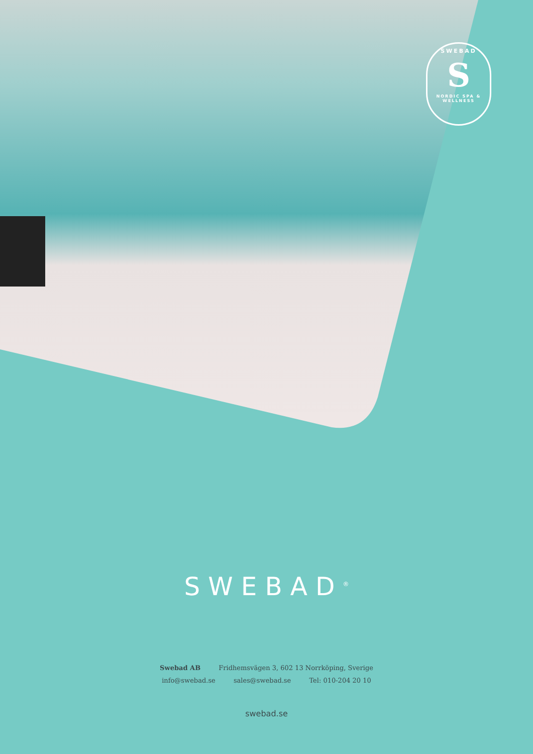SWEBAD
S
NORDIC SPA & WELLNESS
SWEBAD<sup>®</sup>
Swebad AB Fridhemsvägen 3, 602 13 Norrköping, Sverige
info@swebad.se sales@swebad.se Tel: 010-204 20 10
swebad.se